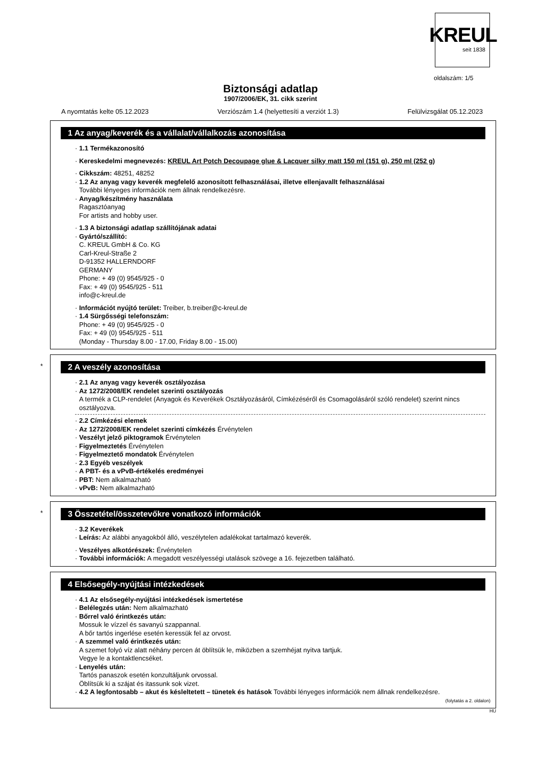KREUL
seit 1838
oldalszám: 1/5
Biztonsági adatlap
1907/2006/EK, 31. cikk szerint
A nyomtatás kelte 05.12.2023 Verziószám 1.4 (helyettesíti a verziót 1.3) Felülvizsgálat 05.12.2023
1 Az anyag/keverék és a vállalat/vállalkozás azonosítása
· 1.1 Termékazonosító
· Kereskedelmi megnevezés: KREUL Art Potch Decoupage glue & Lacquer silky matt 150 ml (151 g), 250 ml (252 g)
· Cikkszám: 48251, 48252
· 1.2 Az anyag vagy keverék megfelelő azonosított felhasználásai, illetve ellenjavallt felhasználásai
További lényeges információk nem állnak rendelkezésre.
· Anyag/készítmény használata
Ragasztóanyag
For artists and hobby user.
· 1.3 A biztonsági adatlap szállítójának adatai
· Gyártó/szállító:
C. KREUL GmbH & Co. KG
Carl-Kreul-Straße 2
D-91352 HALLERNDORF
GERMANY
Phone: + 49 (0) 9545/925 - 0
Fax: + 49 (0) 9545/925 - 511
info@c-kreul.de
· Információt nyújtó terület: Treiber, b.treiber@c-kreul.de
· 1.4 Sürgősségi telefonszám:
Phone: + 49 (0) 9545/925 - 0
Fax: + 49 (0) 9545/925 - 511
(Monday - Thursday 8.00 - 17.00, Friday 8.00 - 15.00)
*
2 A veszély azonosítása
· 2.1 Az anyag vagy keverék osztályozása
· Az 1272/2008/EK rendelet szerinti osztályozás
A termék a CLP-rendelet (Anyagok és Keverékek Osztályozásáról, Címkézéséről és Csomagolásáról szóló rendelet) szerint nincs osztályozva.
· 2.2 Címkézési elemek
· Az 1272/2008/EK rendelet szerinti címkézés Érvénytelen
· Veszélyt jelző piktogramok Érvénytelen
· Figyelmeztetés Érvénytelen
· Figyelmeztető mondatok Érvénytelen
· 2.3 Egyéb veszélyek
· A PBT- és a vPvB-értékelés eredményei
· PBT: Nem alkalmazható
· vPvB: Nem alkalmazható
*
3 Összetétel/összetevőkre vonatkozó információk
· 3.2 Keverékek
· Leírás: Az alábbi anyagokból álló, veszélytelen adalékokat tartalmazó keverék.
· Veszélyes alkotórészek: Érvénytelen
· További információk: A megadott veszélyességi utalások szövege a 16. fejezetben található.
4 Elsősegély-nyújtási intézkedések
· 4.1 Az elsősegély-nyújtási intézkedések ismertetése
· Belélegzés után: Nem alkalmazható
· Bőrrel való érintkezés után:
Mossuk le vízzel és savanyú szappannal.
A bőr tartós ingerlése esetén keressük fel az orvost.
· A szemmel való érintkezés után:
A szemet folyó víz alatt néhány percen át öblítsük le, miközben a szemhéjat nyitva tartjuk.
Vegye le a kontaktlencséket.
· Lenyelés után:
Tartós panaszok esetén konzultáljunk orvossal.
Öblítsük ki a szájat és itassunk sok vizet.
· 4.2 A legfontosabb – akut és késleltetett – tünetek és hatások További lényeges információk nem állnak rendelkezésre.
(folytatás a 2. oldalon)
HU